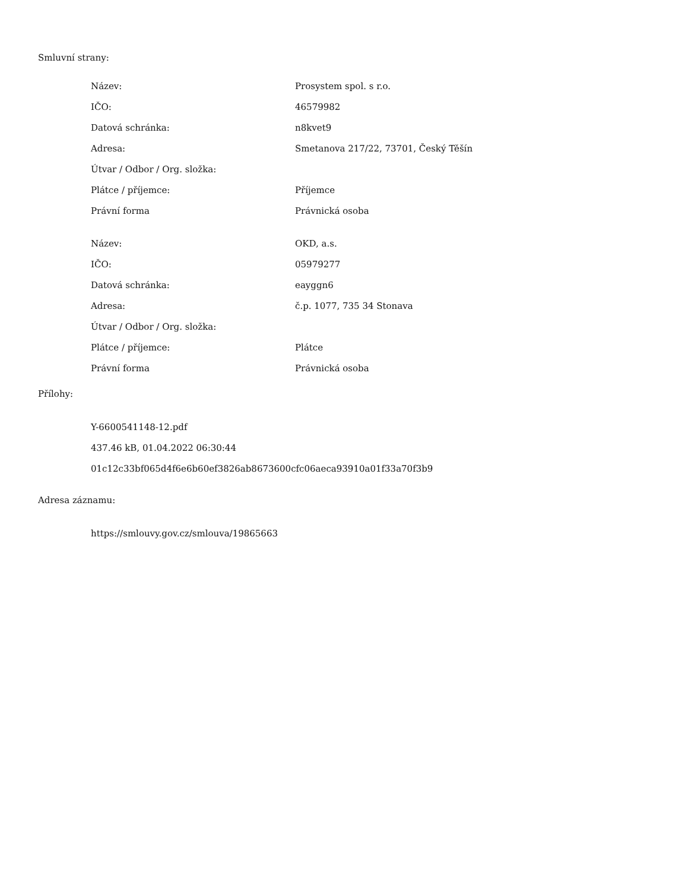Smluvní strany:
| Název: | Prosystem spol. s r.o. |
| IČO: | 46579982 |
| Datová schránka: | n8kvet9 |
| Adresa: | Smetanova 217/22, 73701, Český Těšín |
| Útvar / Odbor / Org. složka: | |
| Plátce / příjemce: | Příjemce |
| Právní forma | Právnická osoba |
| Název: | OKD, a.s. |
| IČO: | 05979277 |
| Datová schránka: | eayggn6 |
| Adresa: | č.p. 1077, 735 34 Stonava |
| Útvar / Odbor / Org. složka: | |
| Plátce / příjemce: | Plátce |
| Právní forma | Právnická osoba |
Přílohy:
Y-6600541148-12.pdf
437.46 kB, 01.04.2022 06:30:44
01c12c33bf065d4f6e6b60ef3826ab8673600cfc06aeca93910a01f33a70f3b9
Adresa záznamu:
https://smlouvy.gov.cz/smlouva/19865663